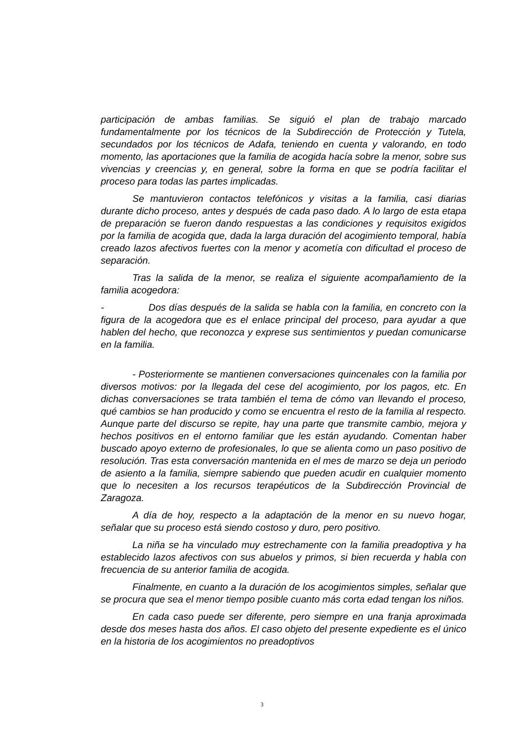participación de ambas familias. Se siguió el plan de trabajo marcado fundamentalmente por los técnicos de la Subdirección de Protección y Tutela, secundados por los técnicos de Adafa, teniendo en cuenta y valorando, en todo momento, las aportaciones que la familia de acogida hacía sobre la menor, sobre sus vivencias y creencias y, en general, sobre la forma en que se podría facilitar el proceso para todas las partes implicadas.
Se mantuvieron contactos telefónicos y visitas a la familia, casi diarias durante dicho proceso, antes y después de cada paso dado. A lo largo de esta etapa de preparación se fueron dando respuestas a las condiciones y requisitos exigidos por la familia de acogida que, dada la larga duración del acogimiento temporal, había creado lazos afectivos fuertes con la menor y acometía con dificultad el proceso de separación.
Tras la salida de la menor, se realiza el siguiente acompañamiento de la familia acogedora:
- Dos días después de la salida se habla con la familia, en concreto con la figura de la acogedora que es el enlace principal del proceso, para ayudar a que hablen del hecho, que reconozca y exprese sus sentimientos y puedan comunicarse en la familia.
- Posteriormente se mantienen conversaciones quincenales con la familia por diversos motivos: por la llegada del cese del acogimiento, por los pagos, etc. En dichas conversaciones se trata también el tema de cómo van llevando el proceso, qué cambios se han producido y como se encuentra el resto de la familia al respecto. Aunque parte del discurso se repite, hay una parte que transmite cambio, mejora y hechos positivos en el entorno familiar que les están ayudando. Comentan haber buscado apoyo externo de profesionales, lo que se alienta como un paso positivo de resolución. Tras esta conversación mantenida en el mes de marzo se deja un periodo de asiento a la familia, siempre sabiendo que pueden acudir en cualquier momento que lo necesiten a los recursos terapéuticos de la Subdirección Provincial de Zaragoza.
A día de hoy, respecto a la adaptación de la menor en su nuevo hogar, señalar que su proceso está siendo costoso y duro, pero positivo.
La niña se ha vinculado muy estrechamente con la familia preadoptiva y ha establecido lazos afectivos con sus abuelos y primos, si bien recuerda y habla con frecuencia de su anterior familia de acogida.
Finalmente, en cuanto a la duración de los acogimientos simples, señalar que se procura que sea el menor tiempo posible cuanto más corta edad tengan los niños.
En cada caso puede ser diferente, pero siempre en una franja aproximada desde dos meses hasta dos años. El caso objeto del presente expediente es el único en la historia de los acogimientos no preadoptivos
3